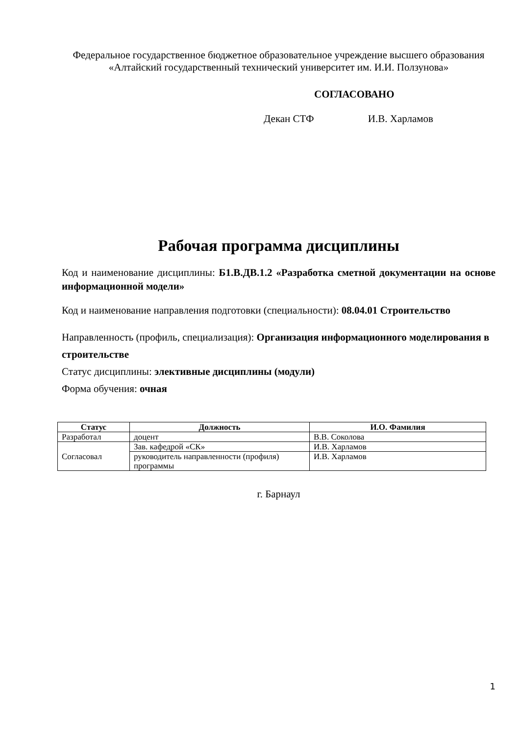Федеральное государственное бюджетное образовательное учреждение высшего образования
«Алтайский государственный технический университет им. И.И. Ползунова»
СОГЛАСОВАНО
Декан СТФ И.В. Харламов
Рабочая программа дисциплины
Код и наименование дисциплины: Б1.В.ДВ.1.2 «Разработка сметной документации на основе информационной модели»
Код и наименование направления подготовки (специальности): 08.04.01 Строительство
Направленность (профиль, специализация): Организация информационного моделирования в строительстве
Статус дисциплины: элективные дисциплины (модули)
Форма обучения: очная
| Статус | Должность | И.О. Фамилия |
| --- | --- | --- |
| Разработал | доцент | В.В. Соколова |
| Согласовал | Зав. кафедрой «СК» | И.В. Харламов |
| | руководитель направленности (профиля) программы | И.В. Харламов |
г. Барнаул
1